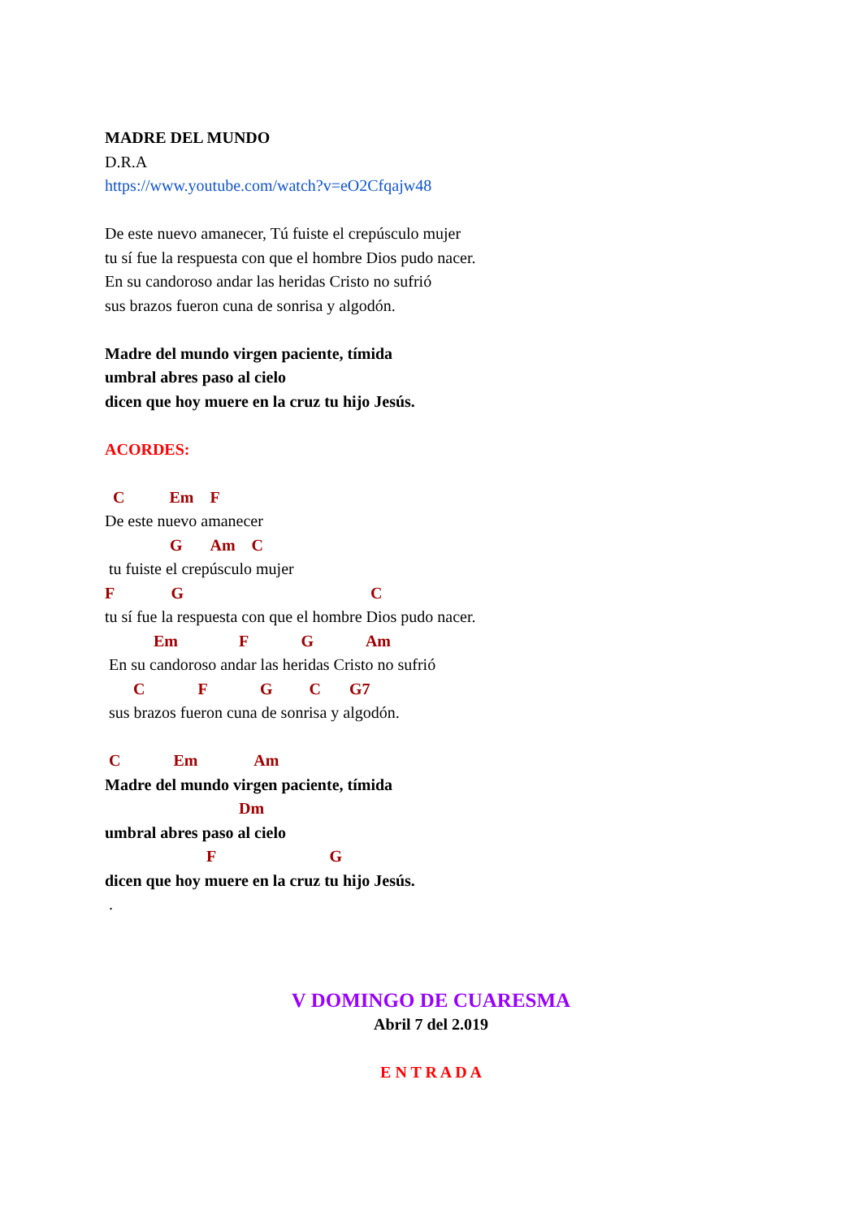MADRE DEL MUNDO
D.R.A
https://www.youtube.com/watch?v=eO2Cfqajw48
De este nuevo amanecer, Tú fuiste el crepúsculo mujer
tu sí fue la respuesta con que el hombre Dios pudo nacer.
En su candoroso andar las heridas Cristo no sufrió
sus brazos fueron cuna de sonrisa y algodón.
Madre del mundo virgen paciente, tímida
umbral abres paso al cielo
dicen que hoy muere en la cruz tu hijo Jesús.
ACORDES:
C Em F
De este nuevo amanecer
G Am C
tu fuiste el crepúsculo mujer
F G C
tu sí fue la respuesta con que el hombre Dios pudo nacer.
Em F G Am
En su candoroso andar las heridas Cristo no sufrió
C F G C G7
sus brazos fueron cuna de sonrisa y algodón.
C Em Am
Madre del mundo virgen paciente, tímida
Dm
umbral abres paso al cielo
F G
dicen que hoy muere en la cruz tu hijo Jesús.
.
V DOMINGO DE CUARESMA
Abril 7 del 2.019
E N T R A D A